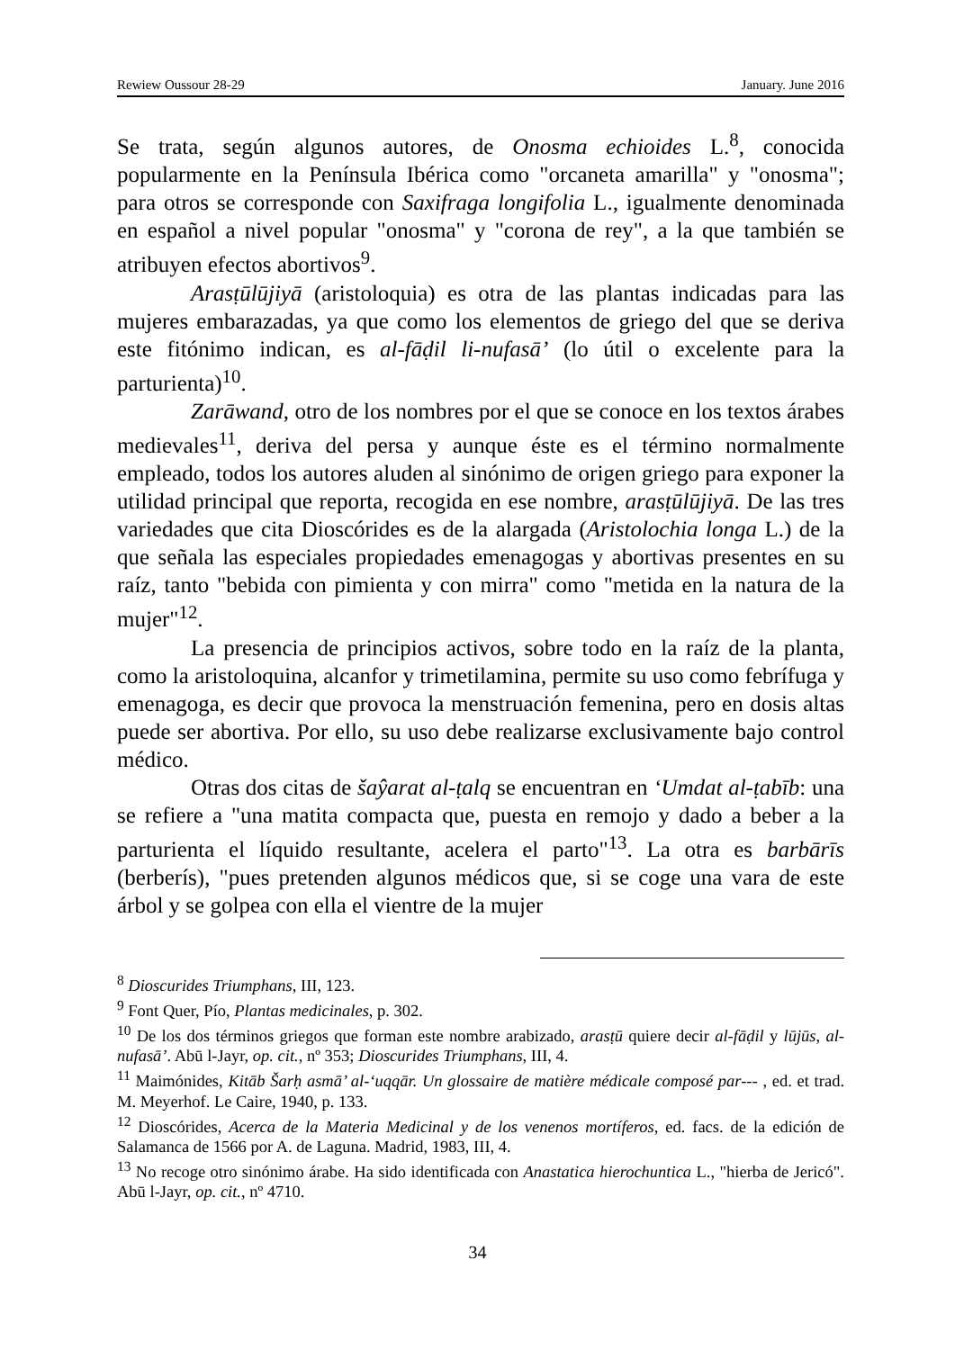Rewiew Oussour 28-29 January. June 2016
Se trata, según algunos autores, de Onosma echioides L.<sup>8</sup>, conocida popularmente en la Península Ibérica como "orcaneta amarilla" y "onosma"; para otros se corresponde con Saxifraga longifolia L., igualmente denominada en español a nivel popular "onosma" y "corona de rey", a la que también se atribuyen efectos abortivos<sup>9</sup>.
Arasṭūlūjiyā (aristoloquia) es otra de las plantas indicadas para las mujeres embarazadas, ya que como los elementos de griego del que se deriva este fitónimo indican, es al-fāḍil li-nufasā’ (lo útil o excelente para la parturienta)<sup>10</sup>.
Zarāwand, otro de los nombres por el que se conoce en los textos árabes medievales<sup>11</sup>, deriva del persa y aunque éste es el término normalmente empleado, todos los autores aluden al sinónimo de origen griego para exponer la utilidad principal que reporta, recogida en ese nombre, arasṭūlūjiyā. De las tres variedades que cita Dioscórides es de la alargada (Aristolochia longa L.) de la que señala las especiales propiedades emenagogas y abortivas presentes en su raíz, tanto "bebida con pimienta y con mirra" como "metida en la natura de la mujer"<sup>12</sup>.
La presencia de principios activos, sobre todo en la raíz de la planta, como la aristoloquina, alcanfor y trimetilamina, permite su uso como febrífuga y emenagoga, es decir que provoca la menstruación femenina, pero en dosis altas puede ser abortiva. Por ello, su uso debe realizarse exclusivamente bajo control médico.
Otras dos citas de šaŷarat al-ṭalq se encuentran en ‘Umdat al-ṭabīb: una se refiere a "una matita compacta que, puesta en remojo y dado a beber a la parturienta el líquido resultante, acelera el parto"<sup>13</sup>. La otra es barbārīs (berberís), "pues pretenden algunos médicos que, si se coge una vara de este árbol y se golpea con ella el vientre de la mujer
<sup>8</sup> Dioscurides Triumphans, III, 123.
<sup>9</sup> Font Quer, Pío, Plantas medicinales, p. 302.
<sup>10</sup> De los dos términos griegos que forman este nombre arabizado, arasṭū quiere decir al-fāḍil y lūjūs, al-nufasā’. Abū l-Jayr, op. cit., nº 353; Dioscurides Triumphans, III, 4.
<sup>11</sup> Maimónides, Kitāb Šarḥ asmā’ al-‘uqqār. Un glossaire de matière médicale composé par--- , ed. et trad. M. Meyerhof. Le Caire, 1940, p. 133.
<sup>12</sup> Dioscórides, Acerca de la Materia Medicinal y de los venenos mortíferos, ed. facs. de la edición de Salamanca de 1566 por A. de Laguna. Madrid, 1983, III, 4.
<sup>13</sup> No recoge otro sinónimo árabe. Ha sido identificada con Anastatica hierochuntica L., "hierba de Jericó". Abū l-Jayr, op. cit., nº 4710.
34